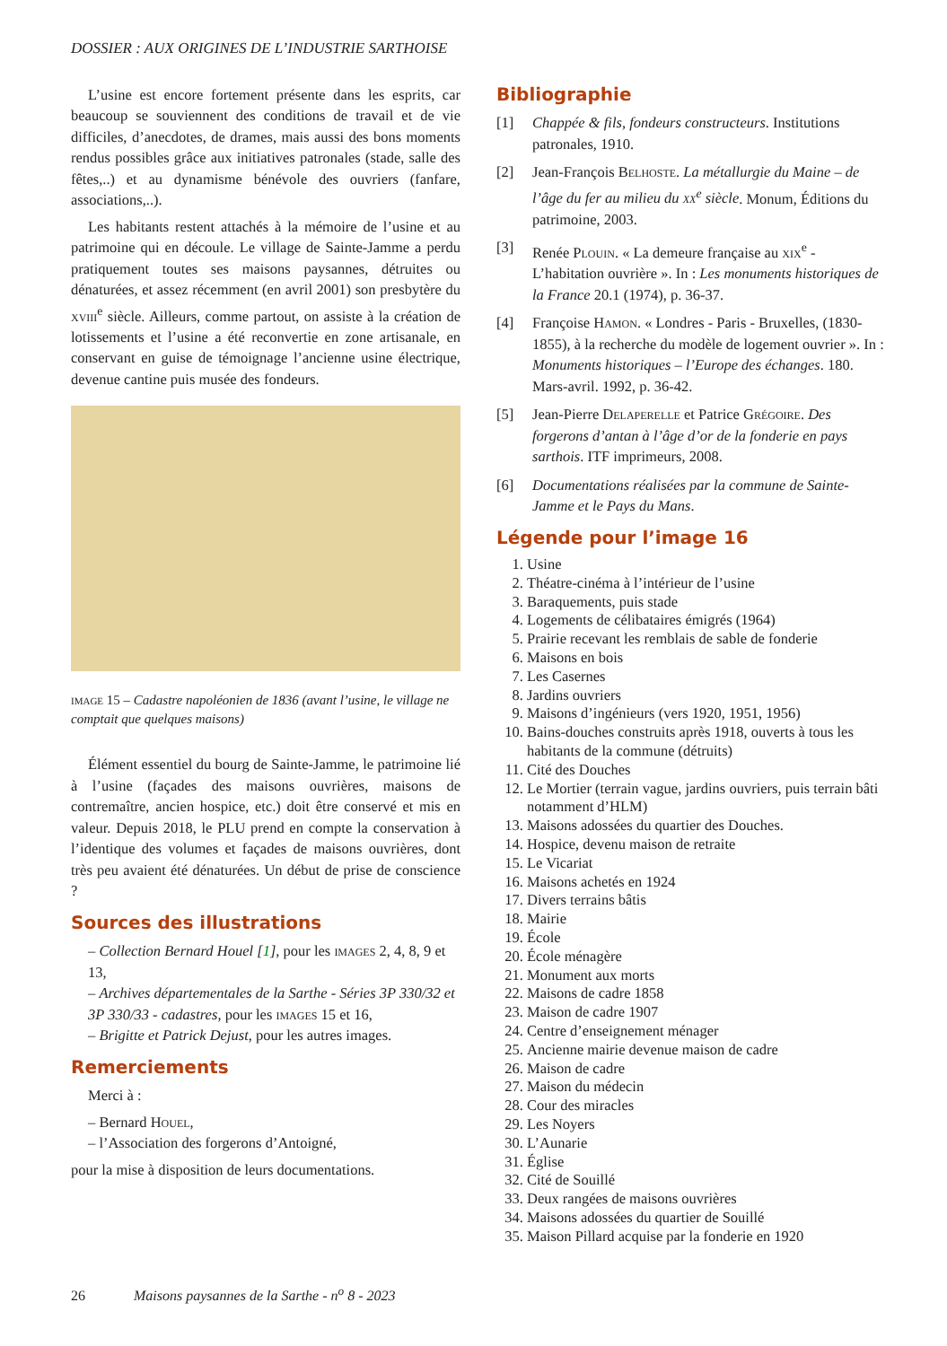DOSSIER : AUX ORIGINES DE L’INDUSTRIE SARTHOISE
L’usine est encore fortement présente dans les esprits, car beaucoup se souviennent des conditions de travail et de vie difficiles, d’anecdotes, de drames, mais aussi des bons moments rendus possibles grâce aux initiatives patronales (stade, salle des fêtes,..) et au dynamisme bénévole des ouvriers (fanfare, associations,..).
Les habitants restent attachés à la mémoire de l’usine et au patrimoine qui en découle. Le village de Sainte-Jamme a perdu pratiquement toutes ses maisons paysannes, détruites ou dénaturées, et assez récemment (en avril 2001) son presbytère du xviii<sup>e</sup> siècle. Ailleurs, comme partout, on assiste à la création de lotissements et l’usine a été reconvertie en zone artisanale, en conservant en guise de témoignage l’ancienne usine électrique, devenue cantine puis musée des fondeurs.
image 15 – Cadastre napoléonien de 1836 (avant l’usine, le village ne comptait que quelques maisons)
Élément essentiel du bourg de Sainte-Jamme, le patrimoine lié à l’usine (façades des maisons ouvrières, maisons de contremaître, ancien hospice, etc.) doit être conservé et mis en valeur. Depuis 2018, le PLU prend en compte la conservation à l’identique des volumes et façades de maisons ouvrières, dont très peu avaient été dénaturées. Un début de prise de conscience ?
Sources des illustrations
– Collection Bernard Houel [1], pour les images 2, 4, 8, 9 et 13,
– Archives départementales de la Sarthe - Séries 3P 330/32 et 3P 330/33 - cadastres, pour les images 15 et 16,
– Brigitte et Patrick Dejust, pour les autres images.
Remerciements
Merci à :
– Bernard Houel,
– l’Association des forgerons d’Antoigné,
pour la mise à disposition de leurs documentations.
Bibliographie
[1] Chappée & fils, fondeurs constructeurs. Institutions patronales, 1910.
[2] Jean-François Belhoste. La métallurgie du Maine – de l’âge du fer au milieu du xx<sup>e</sup> siècle. Monum, Éditions du patrimoine, 2003.
[3] Renée Plouin. « La demeure française au xix<sup>e</sup> - L’habitation ouvrière ». In : Les monuments historiques de la France 20.1 (1974), p. 36-37.
[4] Françoise Hamon. « Londres - Paris - Bruxelles, (1830-1855), à la recherche du modèle de logement ouvrier ». In : Monuments historiques – l’Europe des échanges. 180. Mars-avril. 1992, p. 36-42.
[5] Jean-Pierre Delaperelle et Patrice Grégoire. Des forgerons d’antan à l’âge d’or de la fonderie en pays sarthois. ITF imprimeurs, 2008.
[6] Documentations réalisées par la commune de Sainte-Jamme et le Pays du Mans.
Légende pour l’image 16
1. Usine
2. Théatre-cinéma à l’intérieur de l’usine
3. Baraquements, puis stade
4. Logements de célibataires émigrés (1964)
5. Prairie recevant les remblais de sable de fonderie
6. Maisons en bois
7. Les Casernes
8. Jardins ouvriers
9. Maisons d’ingénieurs (vers 1920, 1951, 1956)
10. Bains-douches construits après 1918, ouverts à tous les habitants de la commune (détruits)
11. Cité des Douches
12. Le Mortier (terrain vague, jardins ouvriers, puis terrain bâti notamment d’HLM)
13. Maisons adossées du quartier des Douches.
14. Hospice, devenu maison de retraite
15. Le Vicariat
16. Maisons achetés en 1924
17. Divers terrains bâtis
18. Mairie
19. École
20. École ménagère
21. Monument aux morts
22. Maisons de cadre 1858
23. Maison de cadre 1907
24. Centre d’enseignement ménager
25. Ancienne mairie devenue maison de cadre
26. Maison de cadre
27. Maison du médecin
28. Cour des miracles
29. Les Noyers
30. L’Aunarie
31. Église
32. Cité de Souillé
33. Deux rangées de maisons ouvrières
34. Maisons adossées du quartier de Souillé
35. Maison Pillard acquise par la fonderie en 1920
26 Maisons paysannes de la Sarthe - n<sup>o</sup> 8 - 2023